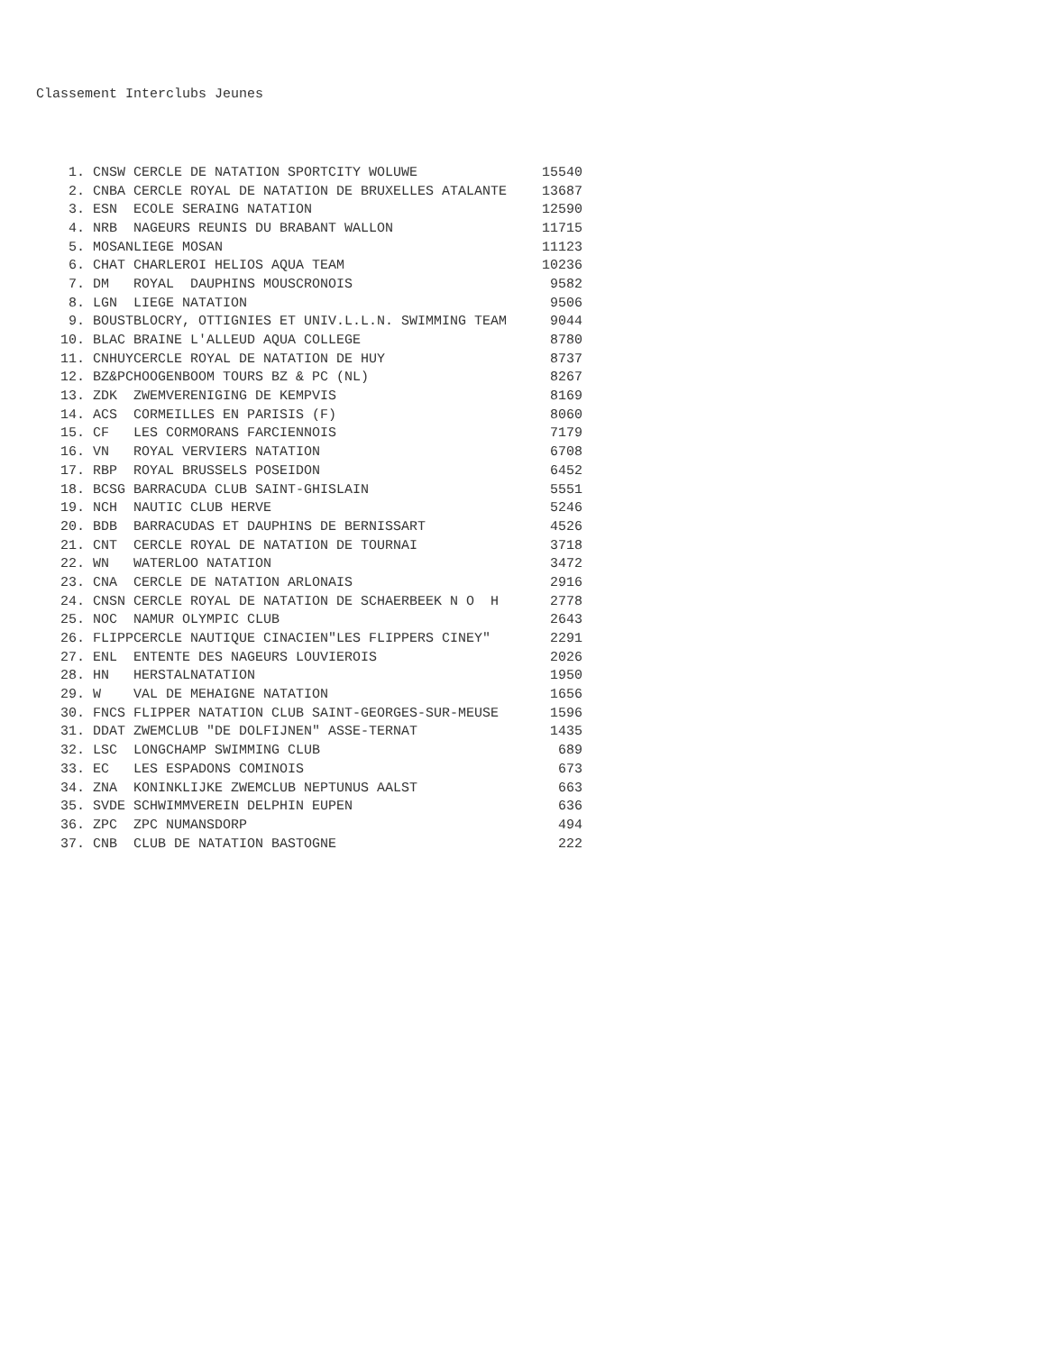Classement Interclubs Jeunes
| 1. | CNSW | CERCLE DE NATATION SPORTCITY WOLUWE | 15540 |
| 2. | CNBA | CERCLE ROYAL DE NATATION DE BRUXELLES ATALANTE | 13687 |
| 3. | ESN | ECOLE SERAING NATATION | 12590 |
| 4. | NRB | NAGEURS REUNIS DU BRABANT WALLON | 11715 |
| 5. | MOSAN | LIEGE MOSAN | 11123 |
| 6. | CHAT | CHARLEROI HELIOS AQUA TEAM | 10236 |
| 7. | DM | ROYAL DAUPHINS MOUSCRONOIS | 9582 |
| 8. | LGN | LIEGE NATATION | 9506 |
| 9. | BOUST | BLOCRY, OTTIGNIES ET UNIV.L.L.N. SWIMMING TEAM | 9044 |
| 10. | BLAC | BRAINE L'ALLEUD AQUA COLLEGE | 8780 |
| 11. | CNHUY | CERCLE ROYAL DE NATATION DE HUY | 8737 |
| 12. | BZ&PC | HOOGENBOOM TOURS BZ & PC (NL) | 8267 |
| 13. | ZDK | ZWEMVERENIGING DE KEMPVIS | 8169 |
| 14. | ACS | CORMEILLES EN PARISIS (F) | 8060 |
| 15. | CF | LES CORMORANS FARCIENNOIS | 7179 |
| 16. | VN | ROYAL VERVIERS NATATION | 6708 |
| 17. | RBP | ROYAL BRUSSELS POSEIDON | 6452 |
| 18. | BCSG | BARRACUDA CLUB SAINT-GHISLAIN | 5551 |
| 19. | NCH | NAUTIC CLUB HERVE | 5246 |
| 20. | BDB | BARRACUDAS ET DAUPHINS DE BERNISSART | 4526 |
| 21. | CNT | CERCLE ROYAL DE NATATION DE TOURNAI | 3718 |
| 22. | WN | WATERLOO NATATION | 3472 |
| 23. | CNA | CERCLE DE NATATION ARLONAIS | 2916 |
| 24. | CNSN | CERCLE ROYAL DE NATATION DE SCHAERBEEK N O H | 2778 |
| 25. | NOC | NAMUR OLYMPIC CLUB | 2643 |
| 26. | FLIPP | CERCLE NAUTIQUE CINACIEN"LES FLIPPERS CINEY" | 2291 |
| 27. | ENL | ENTENTE DES NAGEURS LOUVIEROIS | 2026 |
| 28. | HN | HERSTALNATATION | 1950 |
| 29. | W | VAL DE MEHAIGNE NATATION | 1656 |
| 30. | FNCS | FLIPPER NATATION CLUB SAINT-GEORGES-SUR-MEUSE | 1596 |
| 31. | DDAT | ZWEMCLUB "DE DOLFIJNEN" ASSE-TERNAT | 1435 |
| 32. | LSC | LONGCHAMP SWIMMING CLUB | 689 |
| 33. | EC | LES ESPADONS COMINOIS | 673 |
| 34. | ZNA | KONINKLIJKE ZWEMCLUB NEPTUNUS AALST | 663 |
| 35. | SVDE | SCHWIMMVEREIN DELPHIN EUPEN | 636 |
| 36. | ZPC | ZPC NUMANSDORP | 494 |
| 37. | CNB | CLUB DE NATATION BASTOGNE | 222 |